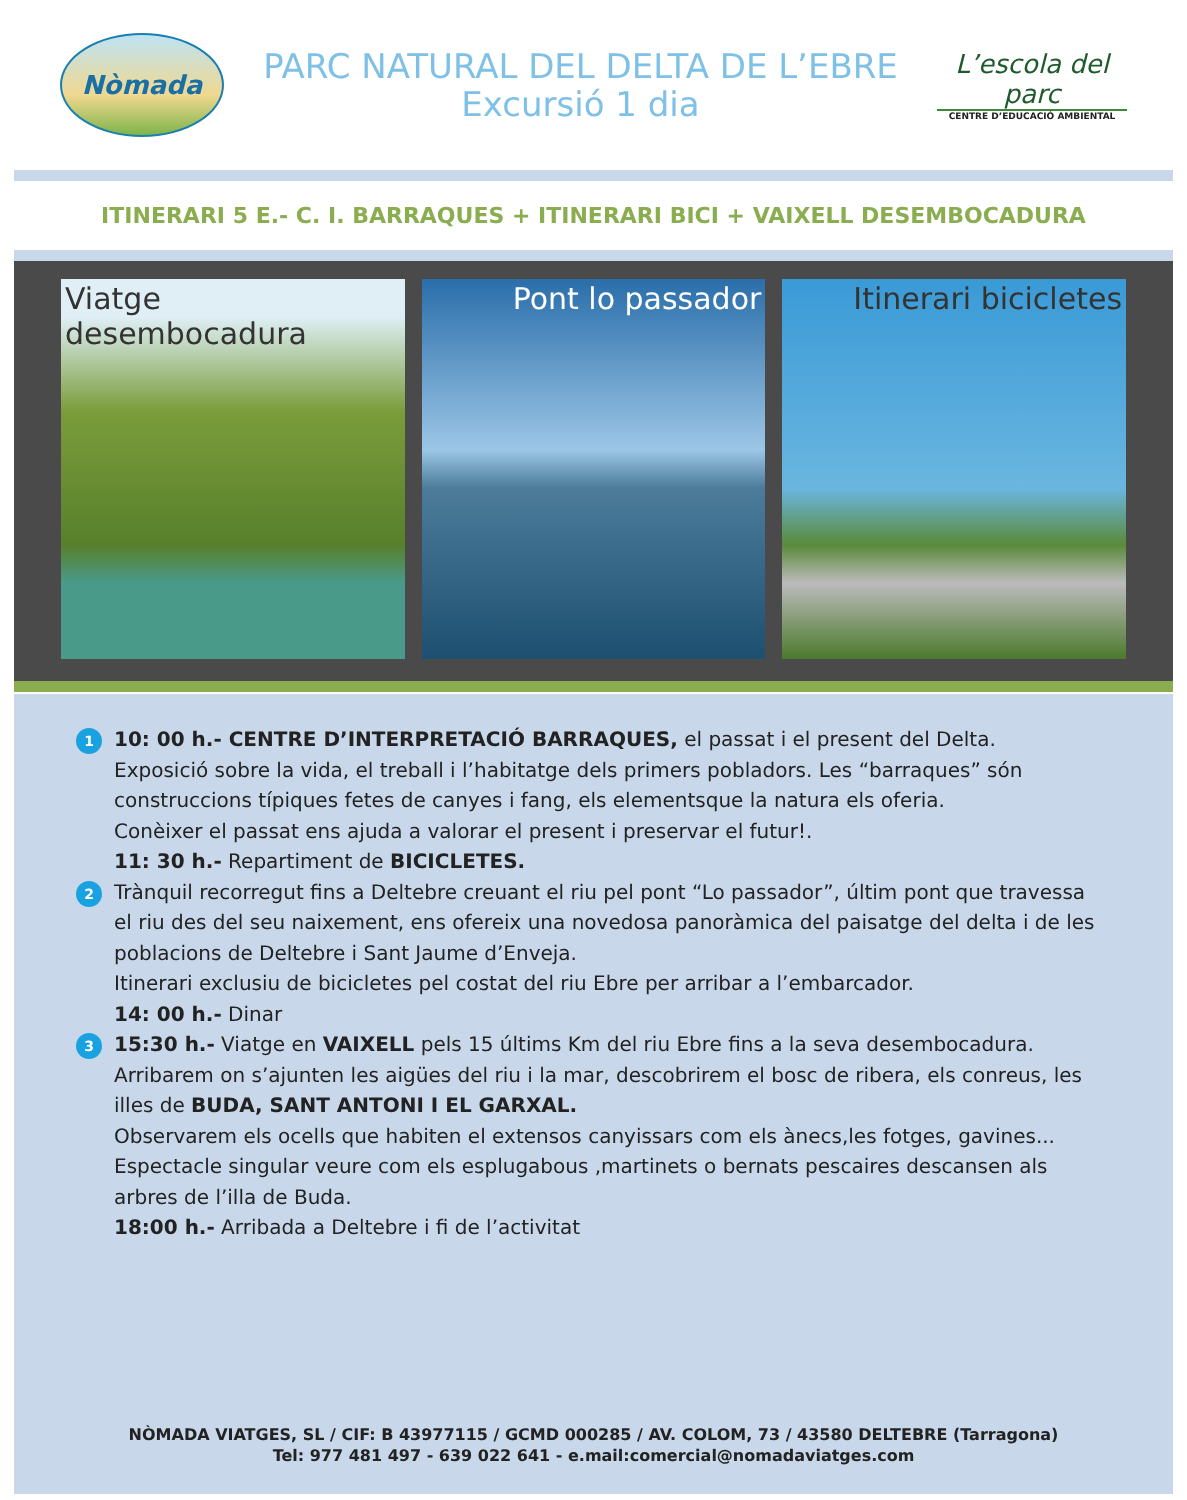Nòmada
PARC NATURAL DEL DELTA DE L’EBRE
Excursió 1 dia
L’escola del parc
CENTRE D’EDUCACIÓ AMBIENTAL
ITINERARI 5 E.- C. I. BARRAQUES + ITINERARI BICI + VAIXELL DESEMBOCADURA
Viatge desembocadura Pont lo passador Itinerari bicicletes
1
10: 00 h.- CENTRE D’INTERPRETACIÓ BARRAQUES, el passat i el present del Delta.
Exposició sobre la vida, el treball i l’habitatge dels primers pobladors. Les “barraques” són construccions típiques fetes de canyes i fang, els elementsque la natura els oferia.
Conèixer el passat ens ajuda a valorar el present i preservar el futur!.
11: 30 h.- Repartiment de BICICLETES.
2
Trànquil recorregut fins a Deltebre creuant el riu pel pont “Lo passador”, últim pont que travessa el riu des del seu naixement, ens ofereix una novedosa panoràmica del paisatge del delta i de les poblacions de Deltebre i Sant Jaume d’Enveja.
Itinerari exclusiu de bicicletes pel costat del riu Ebre per arribar a l’embarcador.
14: 00 h.- Dinar
3
15:30 h.- Viatge en VAIXELL pels 15 últims Km del riu Ebre fins a la seva desembocadura.
Arribarem on s’ajunten les aigües del riu i la mar, descobrirem el bosc de ribera, els conreus, les illes de BUDA, SANT ANTONI I EL GARXAL.
Observarem els ocells que habiten el extensos canyissars com els ànecs,les fotges, gavines...
Espectacle singular veure com els esplugabous ,martinets o bernats pescaires descansen als arbres de l’illa de Buda.
18:00 h.- Arribada a Deltebre i fi de l’activitat
NÒMADA VIATGES, SL / CIF: B 43977115 / GCMD 000285 / AV. COLOM, 73 / 43580 DELTEBRE (Tarragona)
Tel: 977 481 497 - 639 022 641 - e.mail:comercial@nomadaviatges.com